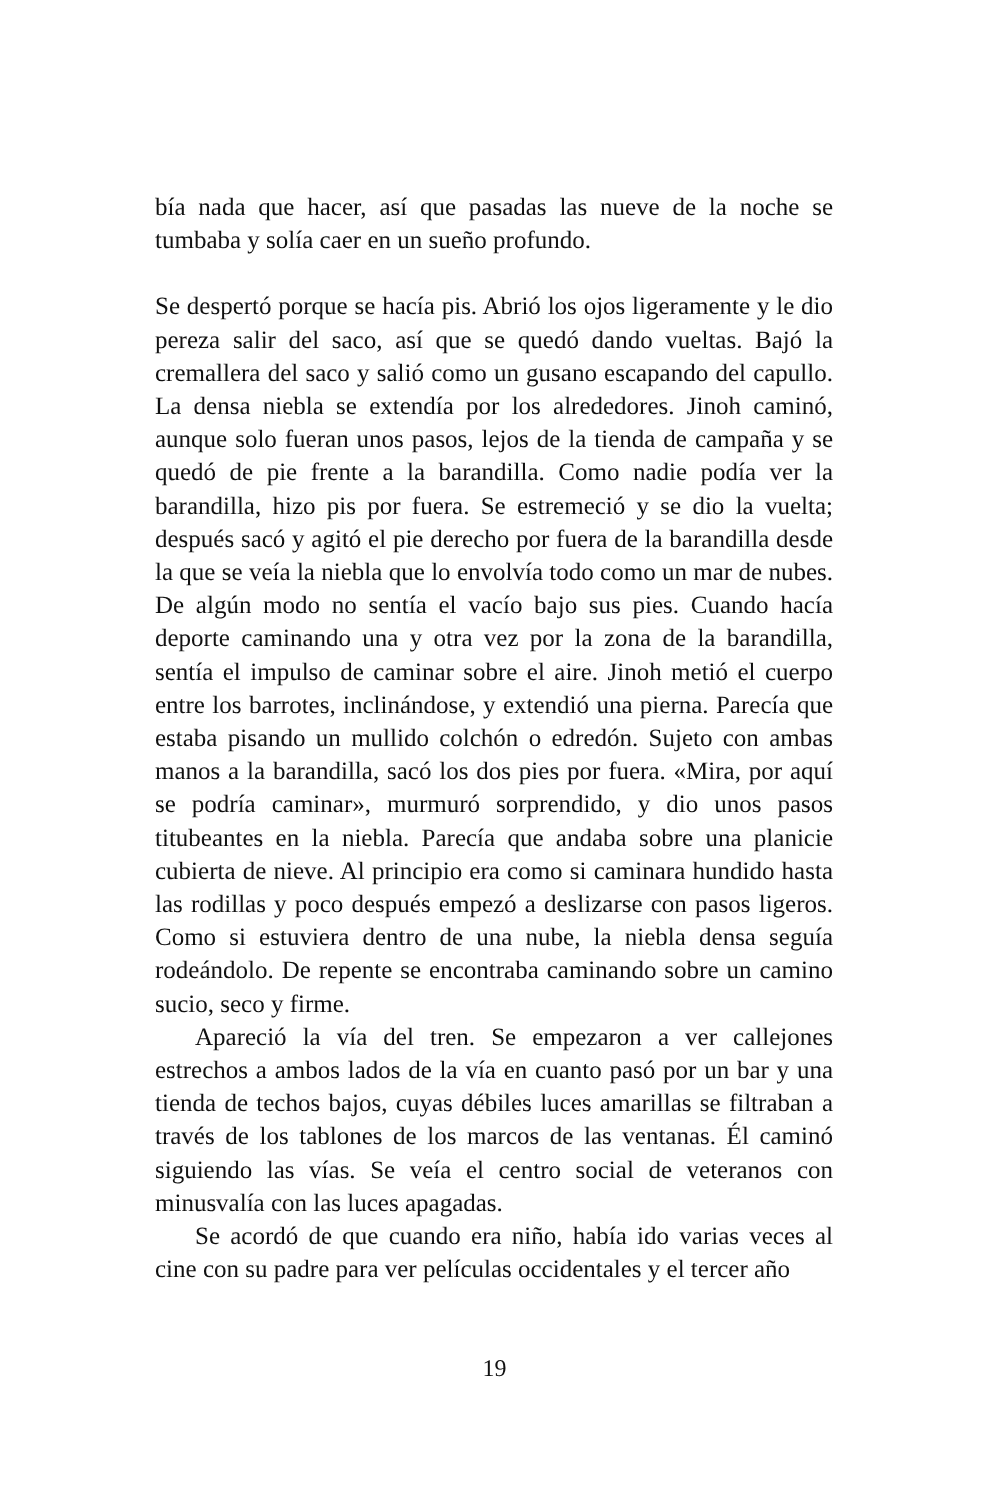bía nada que hacer, así que pasadas las nueve de la noche se tumbaba y solía caer en un sueño profundo.
Se despertó porque se hacía pis. Abrió los ojos ligeramente y le dio pereza salir del saco, así que se quedó dando vueltas. Bajó la cremallera del saco y salió como un gusano escapando del capullo. La densa niebla se extendía por los alrededores. Jinoh caminó, aunque solo fueran unos pasos, lejos de la tienda de campaña y se quedó de pie frente a la barandilla. Como nadie podía ver la barandilla, hizo pis por fuera. Se estremeció y se dio la vuelta; después sacó y agitó el pie derecho por fuera de la barandilla desde la que se veía la niebla que lo envolvía todo como un mar de nubes. De algún modo no sentía el vacío bajo sus pies. Cuando hacía deporte caminando una y otra vez por la zona de la barandilla, sentía el impulso de caminar sobre el aire. Jinoh metió el cuerpo entre los barrotes, inclinándose, y extendió una pierna. Parecía que estaba pisando un mullido colchón o edredón. Sujeto con ambas manos a la barandilla, sacó los dos pies por fuera. «Mira, por aquí se podría caminar», murmuró sorprendido, y dio unos pasos titubeantes en la niebla. Parecía que andaba sobre una planicie cubierta de nieve. Al principio era como si caminara hundido hasta las rodillas y poco después empezó a deslizarse con pasos ligeros. Como si estuviera dentro de una nube, la niebla densa seguía rodeándolo. De repente se encontraba caminando sobre un camino sucio, seco y firme.
Apareció la vía del tren. Se empezaron a ver callejones estrechos a ambos lados de la vía en cuanto pasó por un bar y una tienda de techos bajos, cuyas débiles luces amarillas se filtraban a través de los tablones de los marcos de las ventanas. Él caminó siguiendo las vías. Se veía el centro social de veteranos con minusvalía con las luces apagadas.
Se acordó de que cuando era niño, había ido varias veces al cine con su padre para ver películas occidentales y el tercer año
19